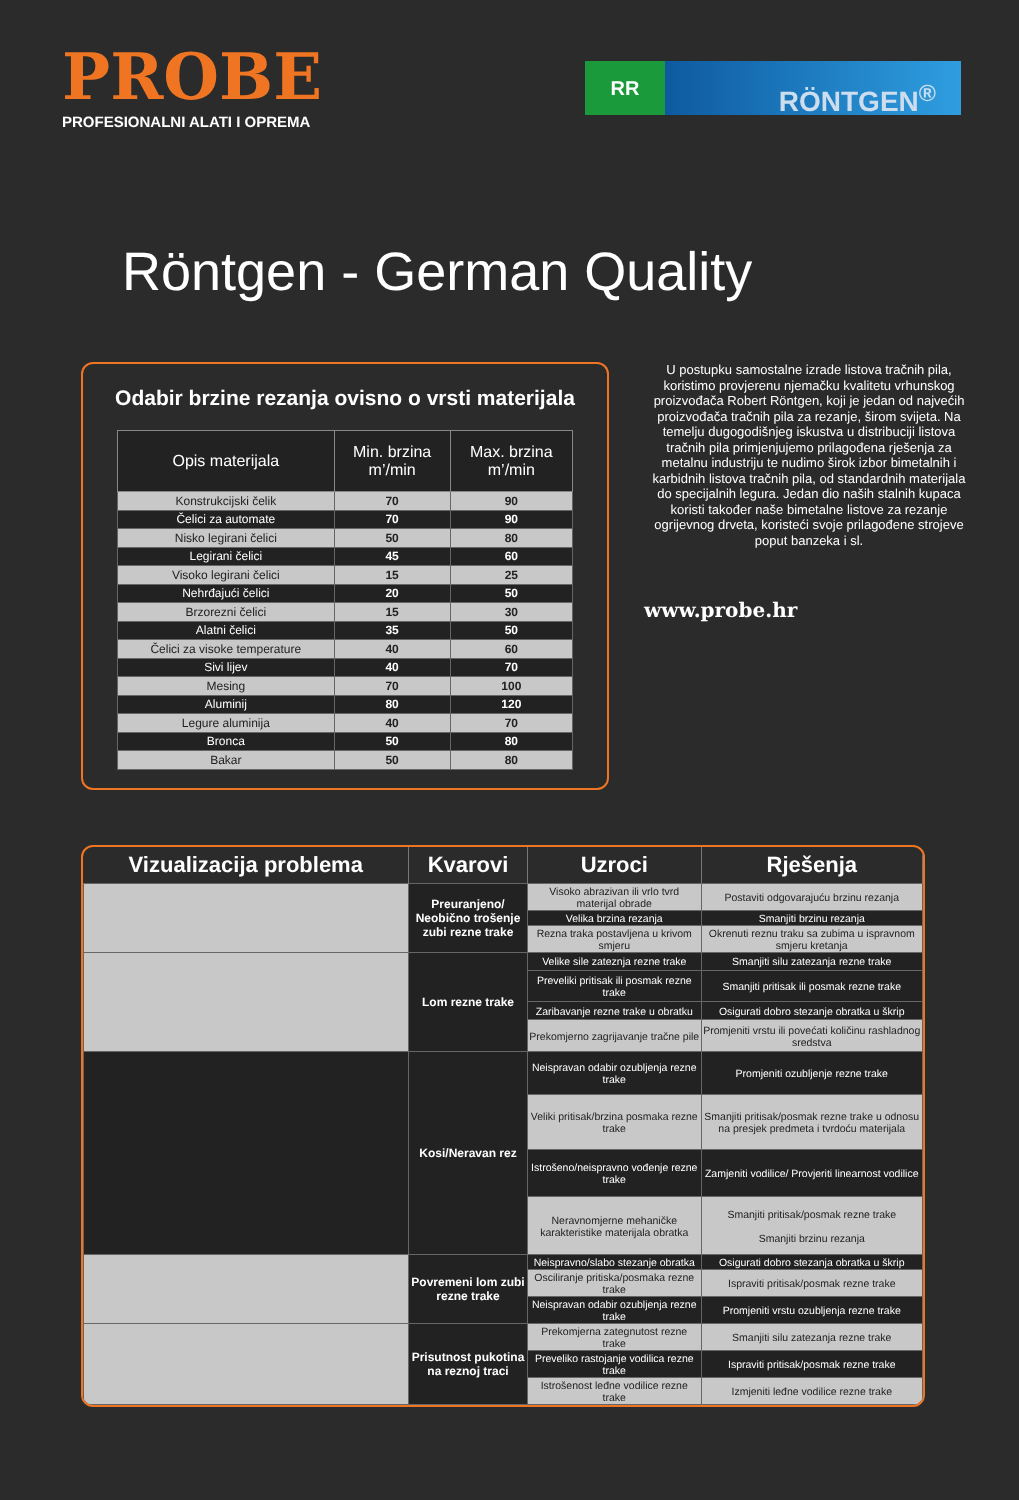PROBE
PROFESIONALNI ALATI I OPREMA
RR
RÖNTGEN<sup>®</sup>
Röntgen - German Quality
Odabir brzine rezanja ovisno o vrsti materijala
| Opis materijala | Min. brzina m’/min | Max. brzina m’/min |
| --- | --- | --- |
| Konstrukcijski čelik | 70 | 90 |
| Čelici za automate | 70 | 90 |
| Nisko legirani čelici | 50 | 80 |
| Legirani čelici | 45 | 60 |
| Visoko legirani čelici | 15 | 25 |
| Nehrđajući čelici | 20 | 50 |
| Brzorezni čelici | 15 | 30 |
| Alatni čelici | 35 | 50 |
| Čelici za visoke temperature | 40 | 60 |
| Sivi lijev | 40 | 70 |
| Mesing | 70 | 100 |
| Aluminij | 80 | 120 |
| Legure aluminija | 40 | 70 |
| Bronca | 50 | 80 |
| Bakar | 50 | 80 |
U postupku samostalne izrade listova tračnih pila, koristimo provjerenu njemačku kvalitetu vrhunskog proizvođača Robert Röntgen, koji je jedan od najvećih proizvođača tračnih pila za rezanje, širom svijeta. Na temelju dugogodišnjeg iskustva u distribuciji listova tračnih pila primjenjujemo prilagođena rješenja za metalnu industriju te nudimo širok izbor bimetalnih i karbidnih listova tračnih pila, od standardnih materijala do specijalnih legura. Jedan dio naših stalnih kupaca koristi također naše bimetalne listove za rezanje ogrijevnog drveta, koristeći svoje prilagođene strojeve poput banzeka i sl.
www.probe.hr
| Vizualizacija problema | Kvarovi | Uzroci | Rješenja |
| --- | --- | --- | --- |
| | Preuranjeno/ Neobično trošenje zubi rezne trake | Visoko abrazivan ili vrlo tvrd materijal obrade | Postaviti odgovarajuću brzinu rezanja |
| | | Velika brzina rezanja | Smanjiti brzinu rezanja |
| | | Rezna traka postavljena u krivom smjeru | Okrenuti reznu traku sa zubima u ispravnom smjeru kretanja |
| | Lom rezne trake | Velike sile zateznja rezne trake | Smanjiti silu zatezanja rezne trake |
| | | Preveliki pritisak ili posmak rezne trake | Smanjiti pritisak ili posmak rezne trake |
| | | Zaribavanje rezne trake u obratku | Osigurati dobro stezanje obratka u škrip |
| | | Prekomjerno zagrijavanje tračne pile | Promjeniti vrstu ili povećati količinu rashladnog sredstva |
| | Kosi/Neravan rez | Neispravan odabir ozubljenja rezne trake | Promjeniti ozubljenje rezne trake |
| | | Veliki pritisak/brzina posmaka rezne trake | Smanjiti pritisak/posmak rezne trake u odnosu na presjek predmeta i tvrdoću materijala |
| | | Istrošeno/neispravno vođenje rezne trake | Zamjeniti vodilice/ Provjeriti linearnost vodilice |
| | | Neravnomjerne mehaničke karakteristike materijala obratka | Smanjiti pritisak/posmak rezne trake Smanjiti brzinu rezanja |
| | Povremeni lom zubi rezne trake | Neispravno/slabo stezanje obratka | Osigurati dobro stezanja obratka u škrip |
| | | Osciliranje pritiska/posmaka rezne trake | Ispraviti pritisak/posmak rezne trake |
| | | Neispravan odabir ozubljenja rezne trake | Promjeniti vrstu ozubljenja rezne trake |
| | Prisutnost pukotina na reznoj traci | Prekomjerna zategnutost rezne trake | Smanjiti silu zatezanja rezne trake |
| | | Preveliko rastojanje vodilica rezne trake | Ispraviti pritisak/posmak rezne trake |
| | | Istrošenost leđne vodilice rezne trake | Izmjeniti leđne vodilice rezne trake |